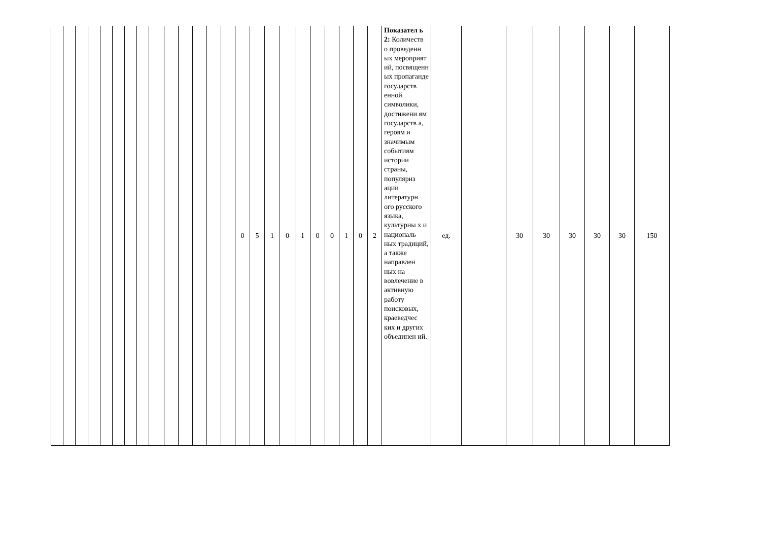| | | | | | | | | | | | | | | 0 | 5 | 1 | 0 | 1 | 0 | 0 | 1 | 0 | 2 | Показател ь 2: Количеств о проведенн ых мероприят ий, посвященн ых пропаганде государств енной символики, достижени ям государств а, героям и значимым событиям истории страны, популяриз ации литературн ого русского языка, культурны х и националь ных традиций, а также направлен ных на вовлечение в активную работу поисковых, краеведчес ких и других объединен ий. | ед. | | 30 | 30 | 30 | 30 | 30 | 150 |